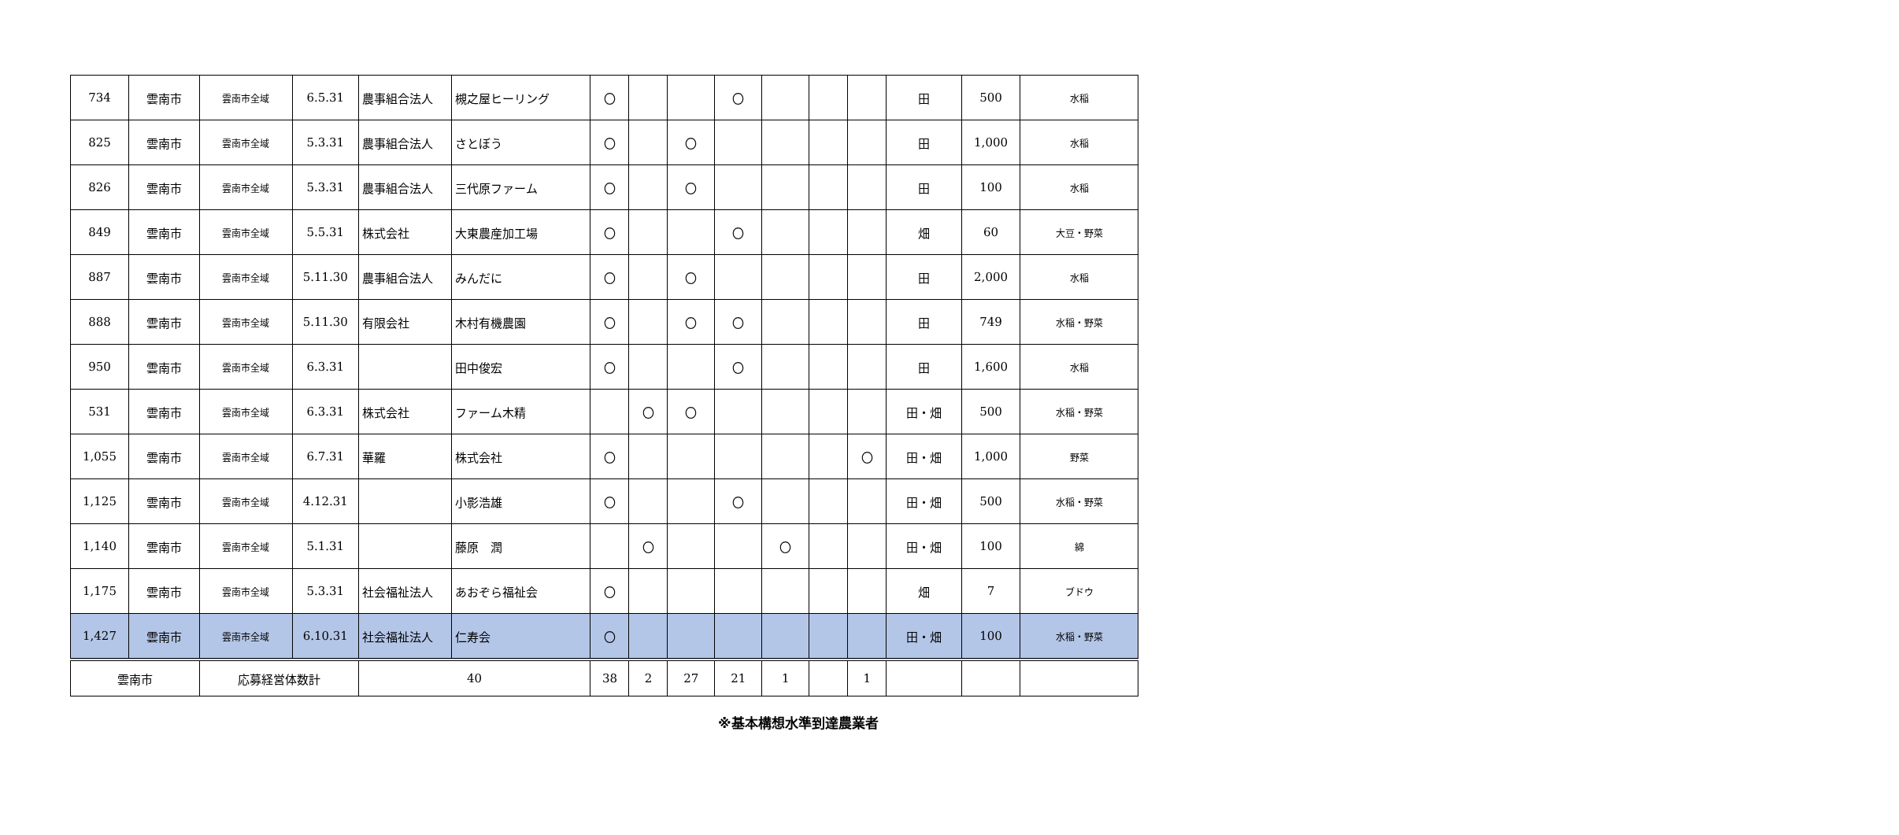| 734 | 雲南市 | 雲南市全域 | 6.5.31 | 農事組合法人 | 槻之屋ヒーリング | 〇 | | | 〇 | | | | 田 | 500 | 水稲 |
| 825 | 雲南市 | 雲南市全域 | 5.3.31 | 農事組合法人 | さとぼう | 〇 | | 〇 | | | | | 田 | 1,000 | 水稲 |
| 826 | 雲南市 | 雲南市全域 | 5.3.31 | 農事組合法人 | 三代原ファーム | 〇 | | 〇 | | | | | 田 | 100 | 水稲 |
| 849 | 雲南市 | 雲南市全域 | 5.5.31 | 株式会社 | 大東農産加工場 | 〇 | | | 〇 | | | | 畑 | 60 | 大豆・野菜 |
| 887 | 雲南市 | 雲南市全域 | 5.11.30 | 農事組合法人 | みんだに | 〇 | | 〇 | | | | | 田 | 2,000 | 水稲 |
| 888 | 雲南市 | 雲南市全域 | 5.11.30 | 有限会社 | 木村有機農園 | 〇 | | 〇 | 〇 | | | | 田 | 749 | 水稲・野菜 |
| 950 | 雲南市 | 雲南市全域 | 6.3.31 | | 田中俊宏 | 〇 | | | 〇 | | | | 田 | 1,600 | 水稲 |
| 531 | 雲南市 | 雲南市全域 | 6.3.31 | 株式会社 | ファーム木精 | | 〇 | 〇 | | | | | 田・畑 | 500 | 水稲・野菜 |
| 1,055 | 雲南市 | 雲南市全域 | 6.7.31 | 華羅 | 株式会社 | 〇 | | | | | | 〇 | 田・畑 | 1,000 | 野菜 |
| 1,125 | 雲南市 | 雲南市全域 | 4.12.31 | | 小影浩雄 | 〇 | | | 〇 | | | | 田・畑 | 500 | 水稲・野菜 |
| 1,140 | 雲南市 | 雲南市全域 | 5.1.31 | | 藤原 潤 | | 〇 | | | 〇 | | | 田・畑 | 100 | 綿 |
| 1,175 | 雲南市 | 雲南市全域 | 5.3.31 | 社会福祉法人 | あおぞら福祉会 | 〇 | | | | | | | 畑 | 7 | ブドウ |
| 1,427 | 雲南市 | 雲南市全域 | 6.10.31 | 社会福祉法人 | 仁寿会 | 〇 | | | | | | | 田・畑 | 100 | 水稲・野菜 |
| 雲南市 | | 応募経営体数計 | | 40 | | 38 | 2 | 27 | 21 | 1 | | 1 | | | |
※基本構想水準到達農業者